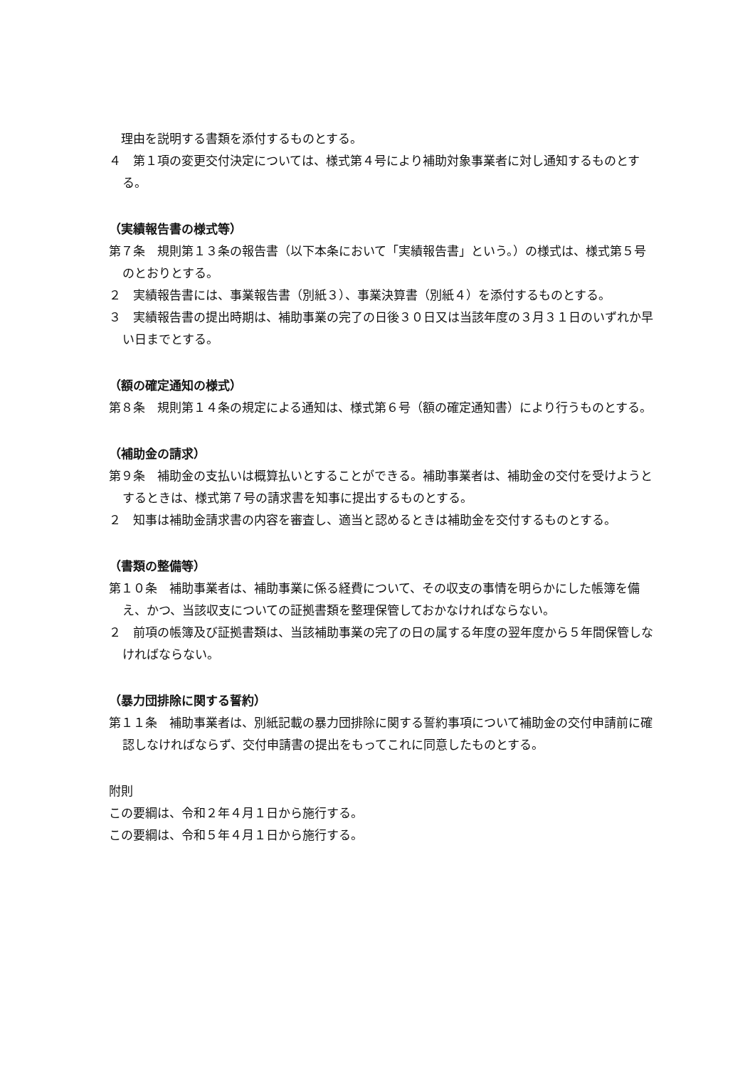理由を説明する書類を添付するものとする。
４　第１項の変更交付決定については、様式第４号により補助対象事業者に対し通知するものとする。
（実績報告書の様式等）
第７条　規則第１３条の報告書（以下本条において「実績報告書」という。）の様式は、様式第５号のとおりとする。
２　実績報告書には、事業報告書（別紙３）、事業決算書（別紙４）を添付するものとする。
３　実績報告書の提出時期は、補助事業の完了の日後３０日又は当該年度の３月３１日のいずれか早い日までとする。
（額の確定通知の様式）
第８条　規則第１４条の規定による通知は、様式第６号（額の確定通知書）により行うものとする。
（補助金の請求）
第９条　補助金の支払いは概算払いとすることができる。補助事業者は、補助金の交付を受けようとするときは、様式第７号の請求書を知事に提出するものとする。
２　知事は補助金請求書の内容を審査し、適当と認めるときは補助金を交付するものとする。
（書類の整備等）
第１０条　補助事業者は、補助事業に係る経費について、その収支の事情を明らかにした帳簿を備え、かつ、当該収支についての証拠書類を整理保管しておかなければならない。
２　前項の帳簿及び証拠書類は、当該補助事業の完了の日の属する年度の翌年度から５年間保管しなければならない。
（暴力団排除に関する誓約）
第１１条　補助事業者は、別紙記載の暴力団排除に関する誓約事項について補助金の交付申請前に確認しなければならず、交付申請書の提出をもってこれに同意したものとする。
附則
この要綱は、令和２年４月１日から施行する。
この要綱は、令和５年４月１日から施行する。